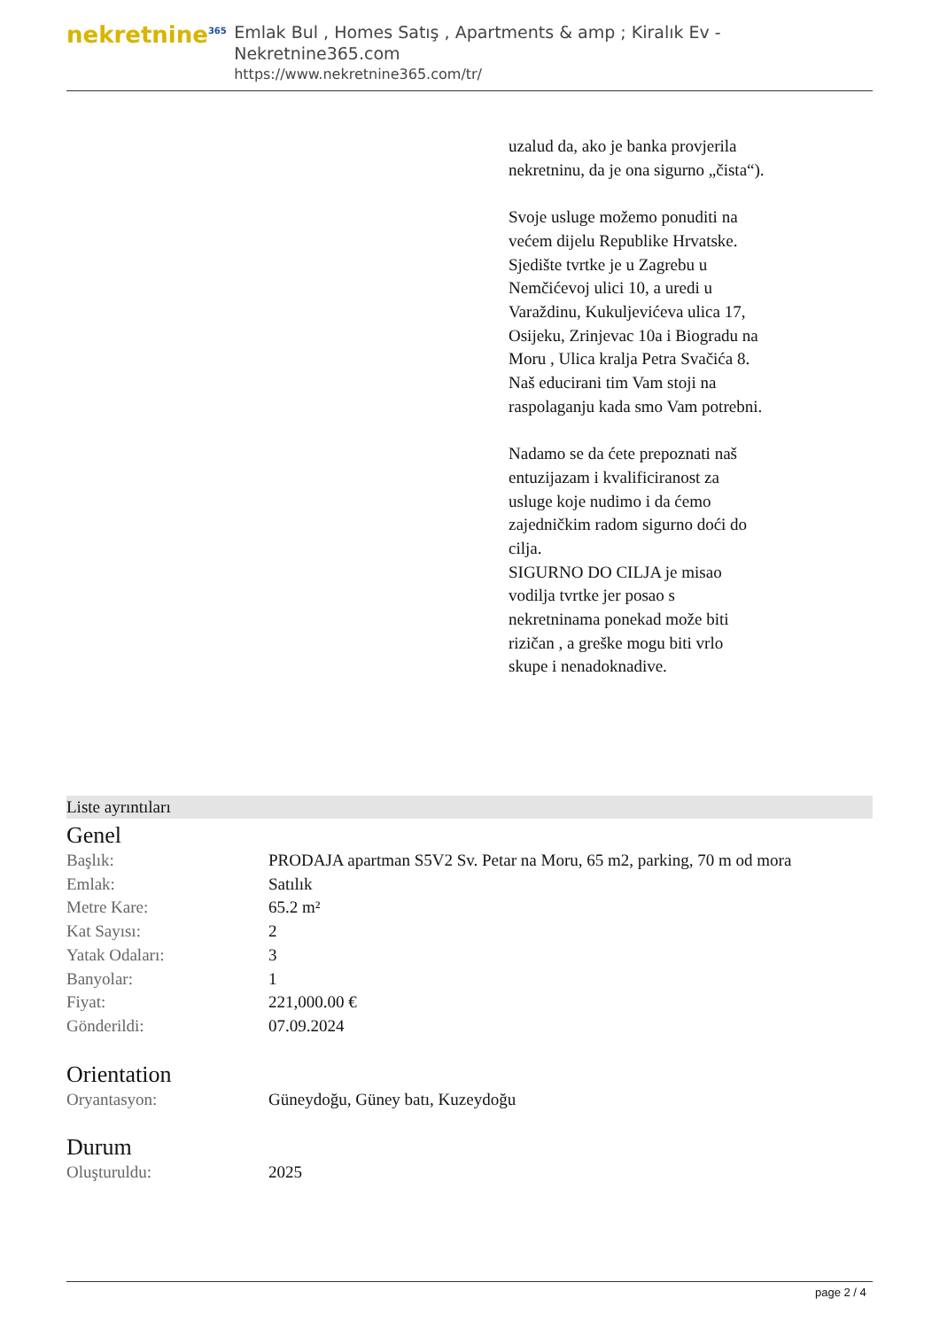nekretnine<sup>365</sup>
Emlak Bul , Homes Satış , Apartments & amp ; Kiralık Ev - Nekretnine365.com
https://www.nekretnine365.com/tr/
uzalud da, ako je banka provjerila nekretninu, da je ona sigurno „čista“).
Svoje usluge možemo ponuditi na većem dijelu Republike Hrvatske. Sjedište tvrtke je u Zagrebu u Nemčićevoj ulici 10, a uredi u Varaždinu, Kukuljevićeva ulica 17, Osijeku, Zrinjevac 10a i Biogradu na Moru , Ulica kralja Petra Svačića 8.
Naš educirani tim Vam stoji na raspolaganju kada smo Vam potrebni.
Nadamo se da ćete prepoznati naš entuzijazam i kvalificiranost za usluge koje nudimo i da ćemo zajedničkim radom sigurno doći do cilja.
SIGURNO DO CILJA je misao vodilja tvrtke jer posao s nekretninama ponekad može biti rizičan , a greške mogu biti vrlo skupe i nenadoknadive.
Liste ayrıntıları
Genel
| Başlık: | PRODAJA apartman S5V2 Sv. Petar na Moru, 65 m2, parking, 70 m od mora |
| Emlak: | Satılık |
| Metre Kare: | 65.2 m² |
| Kat Sayısı: | 2 |
| Yatak Odaları: | 3 |
| Banyolar: | 1 |
| Fiyat: | 221,000.00 € |
| Gönderildi: | 07.09.2024 |
Orientation
| Oryantasyon: | Güneydoğu, Güney batı, Kuzeydoğu |
Durum
| Oluşturuldu: | 2025 |
page 2 / 4